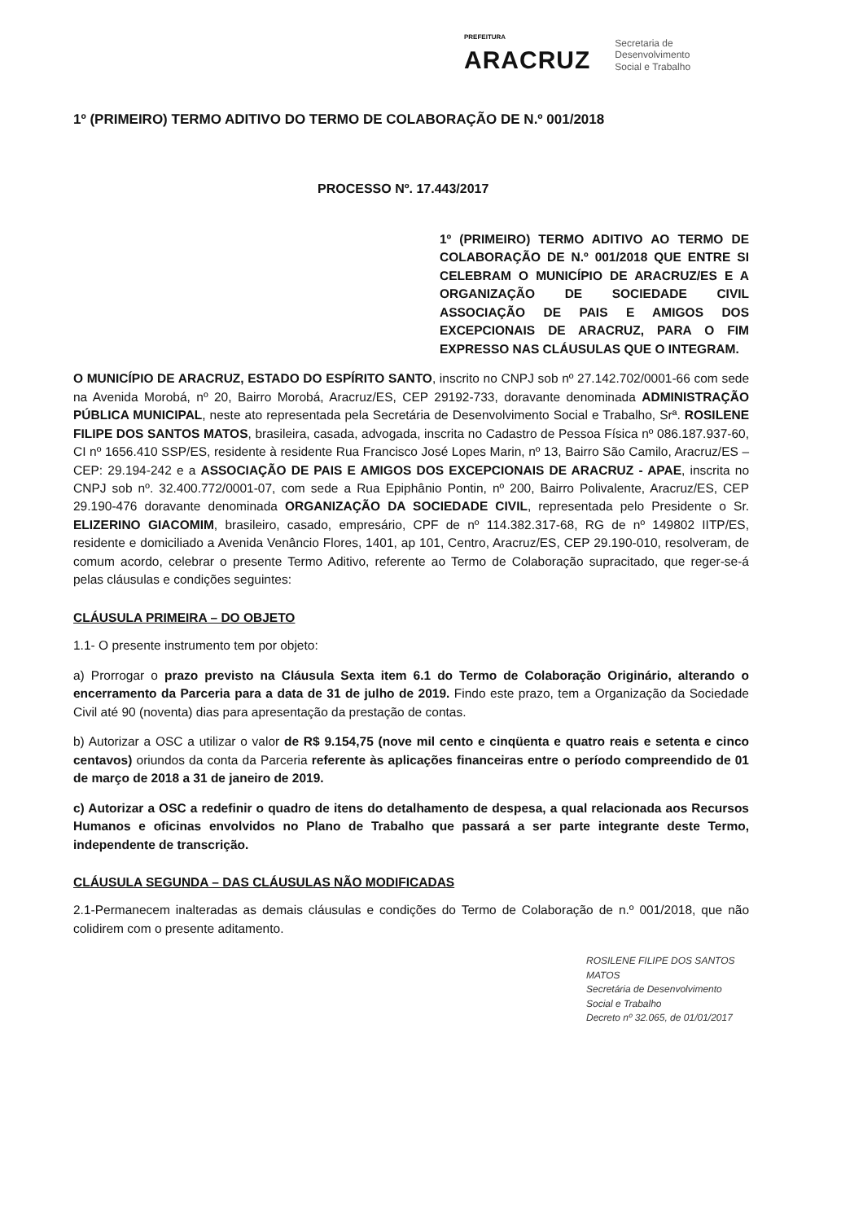PREFEITURA
ARACRUZ
Secretaria de
Desenvolvimento
Social e Trabalho
1º (PRIMEIRO) TERMO ADITIVO DO TERMO DE COLABORAÇÃO DE N.º 001/2018
PROCESSO Nº. 17.443/2017
1º (PRIMEIRO) TERMO ADITIVO AO TERMO DE COLABORAÇÃO DE N.º 001/2018 QUE ENTRE SI CELEBRAM O MUNICÍPIO DE ARACRUZ/ES E A ORGANIZAÇÃO DE SOCIEDADE CIVIL ASSOCIAÇÃO DE PAIS E AMIGOS DOS EXCEPCIONAIS DE ARACRUZ, PARA O FIM EXPRESSO NAS CLÁUSULAS QUE O INTEGRAM.
O MUNICÍPIO DE ARACRUZ, ESTADO DO ESPÍRITO SANTO, inscrito no CNPJ sob nº 27.142.702/0001-66 com sede na Avenida Morobá, nº 20, Bairro Morobá, Aracruz/ES, CEP 29192-733, doravante denominada ADMINISTRAÇÃO PÚBLICA MUNICIPAL, neste ato representada pela Secretária de Desenvolvimento Social e Trabalho, Srª. ROSILENE FILIPE DOS SANTOS MATOS, brasileira, casada, advogada, inscrita no Cadastro de Pessoa Física nº 086.187.937-60, CI nº 1656.410 SSP/ES, residente à residente Rua Francisco José Lopes Marin, nº 13, Bairro São Camilo, Aracruz/ES – CEP: 29.194-242 e a ASSOCIAÇÃO DE PAIS E AMIGOS DOS EXCEPCIONAIS DE ARACRUZ - APAE, inscrita no CNPJ sob nº. 32.400.772/0001-07, com sede a Rua Epiphânio Pontin, nº 200, Bairro Polivalente, Aracruz/ES, CEP 29.190-476 doravante denominada ORGANIZAÇÃO DA SOCIEDADE CIVIL, representada pelo Presidente o Sr. ELIZERINO GIACOMIM, brasileiro, casado, empresário, CPF de nº 114.382.317-68, RG de nº 149802 IITP/ES, residente e domiciliado a Avenida Venâncio Flores, 1401, ap 101, Centro, Aracruz/ES, CEP 29.190-010, resolveram, de comum acordo, celebrar o presente Termo Aditivo, referente ao Termo de Colaboração supracitado, que reger-se-á pelas cláusulas e condições seguintes:
CLÁUSULA PRIMEIRA – DO OBJETO
1.1- O presente instrumento tem por objeto:
a) Prorrogar o prazo previsto na Cláusula Sexta item 6.1 do Termo de Colaboração Originário, alterando o encerramento da Parceria para a data de 31 de julho de 2019. Findo este prazo, tem a Organização da Sociedade Civil até 90 (noventa) dias para apresentação da prestação de contas.
b) Autorizar a OSC a utilizar o valor de R$ 9.154,75 (nove mil cento e cinqüenta e quatro reais e setenta e cinco centavos) oriundos da conta da Parceria referente às aplicações financeiras entre o período compreendido de 01 de março de 2018 a 31 de janeiro de 2019.
c) Autorizar a OSC a redefinir o quadro de itens do detalhamento de despesa, a qual relacionada aos Recursos Humanos e oficinas envolvidos no Plano de Trabalho que passará a ser parte integrante deste Termo, independente de transcrição.
CLÁUSULA SEGUNDA – DAS CLÁUSULAS NÃO MODIFICADAS
2.1-Permanecem inalteradas as demais cláusulas e condições do Termo de Colaboração de n.º 001/2018, que não colidirem com o presente aditamento.
ROSILENE FILIPE DOS SANTOS MATOS
Secretária de Desenvolvimento
Social e Trabalho
Decreto nº 32.065, de 01/01/2017